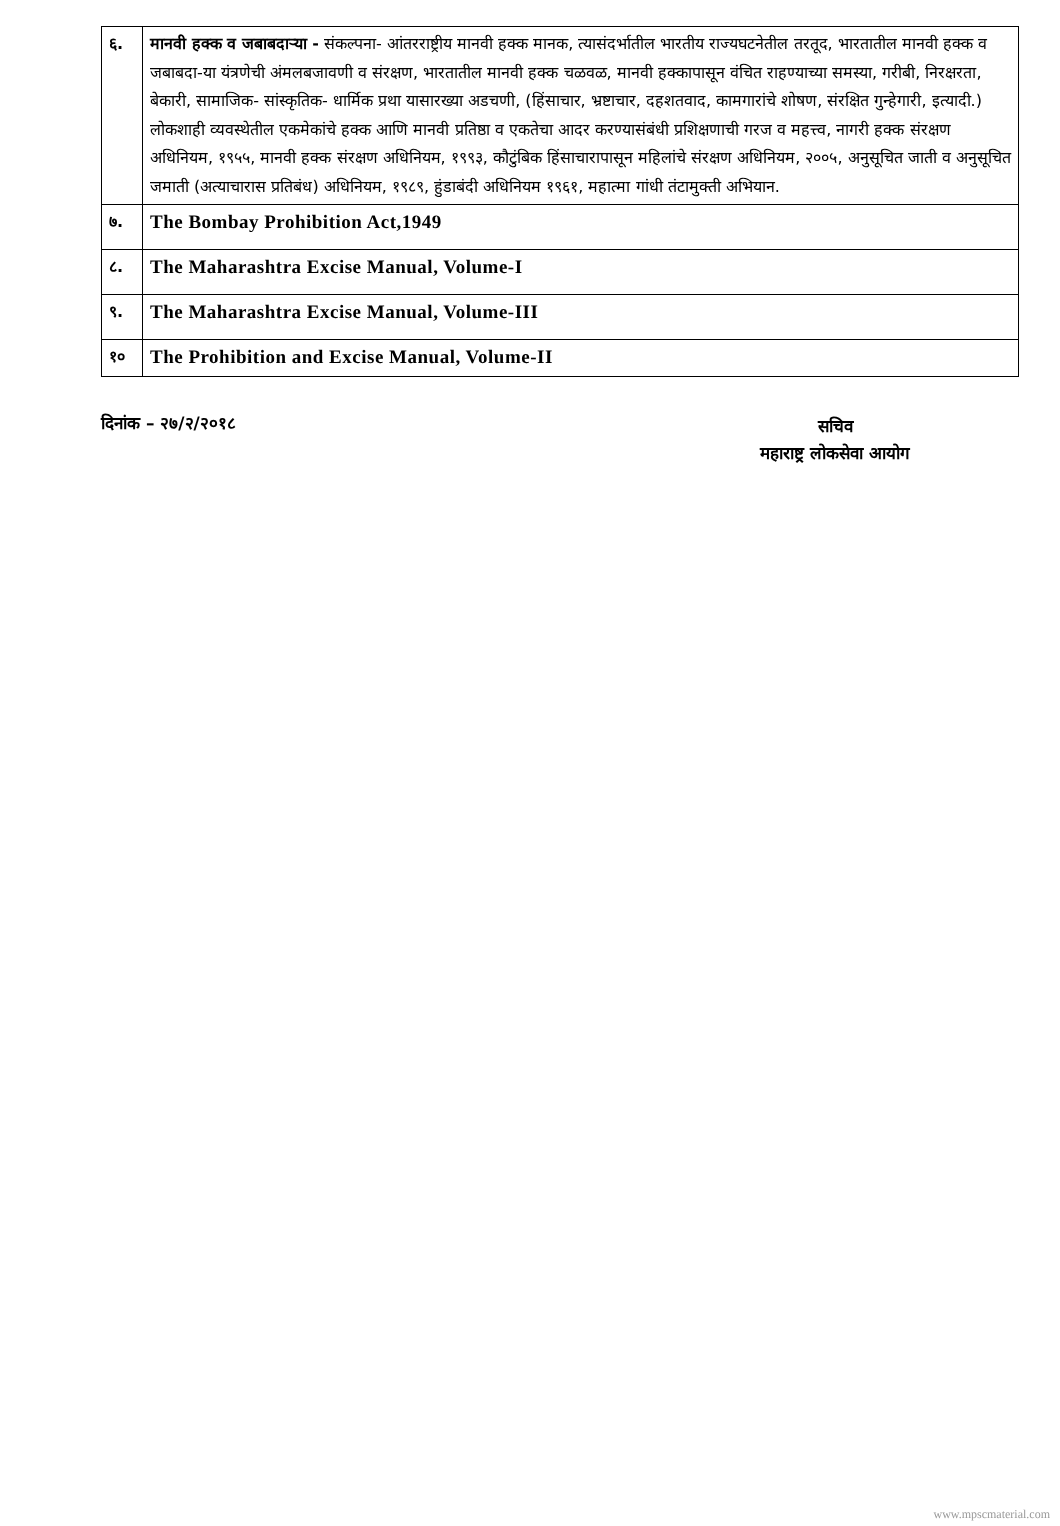| ६. | मानवी हक्क व जबाबदाऱ्या - संकल्पना- आंतरराष्ट्रीय मानवी हक्क मानक, त्यासंदर्भातील भारतीय राज्यघटनेतील तरतूद, भारतातील मानवी हक्क व जबाबदा-या यंत्रणेची अंमलबजावणी व संरक्षण, भारतातील मानवी हक्क चळवळ, मानवी हक्कापासून वंचित राहण्याच्या समस्या, गरीबी, निरक्षरता, बेकारी, सामाजिक- सांस्कृतिक- धार्मिक प्रथा यासारख्या अडचणी, (हिंसाचार, भ्रष्टाचार, दहशतवाद, कामगारांचे शोषण, संरक्षित गुन्हेगारी, इत्यादी.) लोकशाही व्यवस्थेतील एकमेकांचे हक्क आणि मानवी प्रतिष्ठा व एकतेचा आदर करण्यासंबंधी प्रशिक्षणाची गरज व महत्त्व, नागरी हक्क संरक्षण अधिनियम, १९५५, मानवी हक्क संरक्षण अधिनियम, १९९३, कौटुंबिक हिंसाचारापासून महिलांचे संरक्षण अधिनियम, २००५, अनुसूचित जाती व अनुसूचित जमाती (अत्याचारास प्रतिबंध) अधिनियम, १९८९, हुंडाबंदी अधिनियम १९६१, महात्मा गांधी तंटामुक्ती अभियान. |
| ७. | The Bombay Prohibition Act,1949 |
| ८. | The Maharashtra Excise Manual, Volume-I |
| ९. | The Maharashtra Excise Manual, Volume-III |
| १० | The Prohibition and Excise Manual, Volume-II |
दिनांक – २७/२/२०१८
सचिव
महाराष्ट्र लोकसेवा आयोग
www.mpscmaterial.com